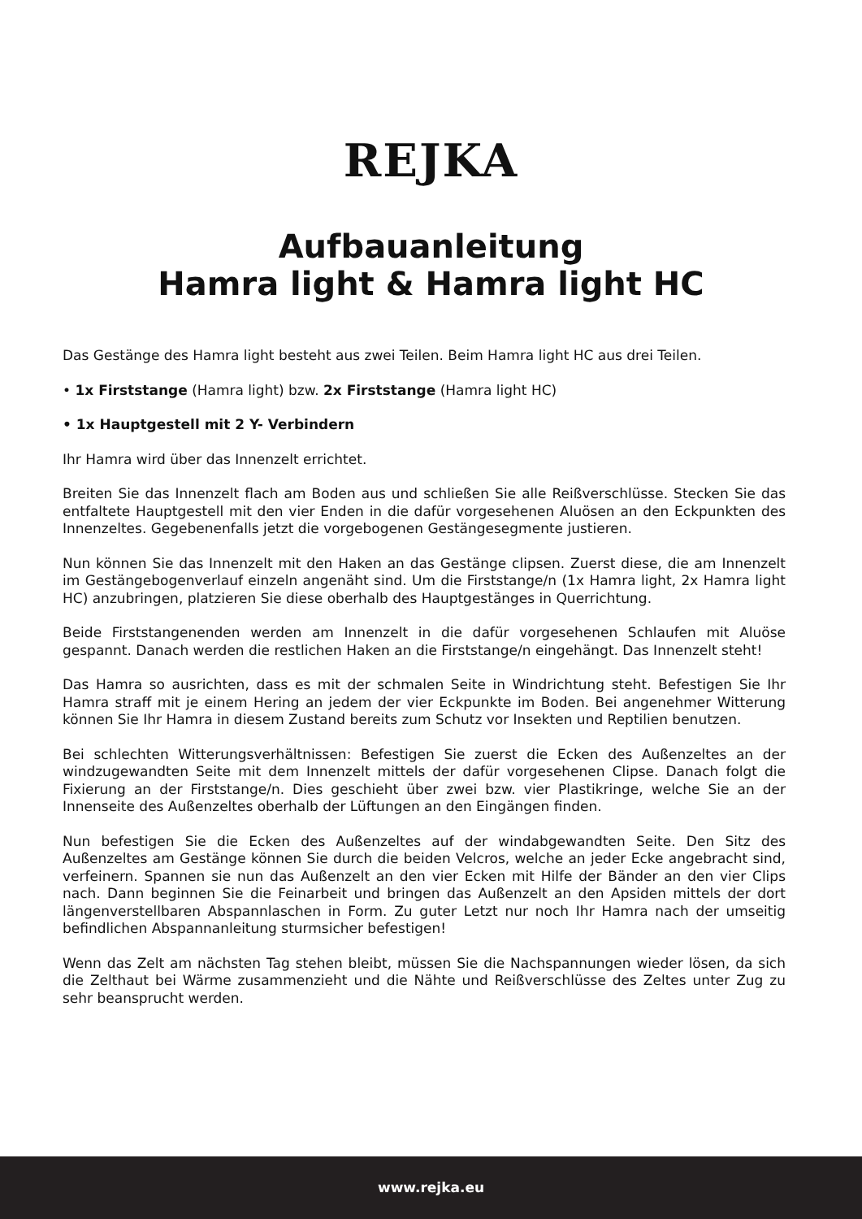REJKA
Aufbauanleitung
Hamra light & Hamra light HC
Das Gestänge des Hamra light besteht aus zwei Teilen. Beim Hamra light HC aus drei Teilen.
• 1x Firststange (Hamra light) bzw. 2x Firststange (Hamra light HC)
• 1x Hauptgestell mit 2 Y- Verbindern
Ihr Hamra wird über das Innenzelt errichtet.
Breiten Sie das Innenzelt flach am Boden aus und schließen Sie alle Reißverschlüsse. Stecken Sie das entfaltete Hauptgestell mit den vier Enden in die dafür vorgesehenen Aluösen an den Eckpunkten des Innenzeltes. Gegebenenfalls jetzt die vorgebogenen Gestängesegmente justieren.
Nun können Sie das Innenzelt mit den Haken an das Gestänge clipsen. Zuerst diese, die am Innenzelt im Gestängebogenverlauf einzeln angenäht sind. Um die Firststange/n (1x Hamra light, 2x Hamra light HC) anzubringen, platzieren Sie diese oberhalb des Hauptgestänges in Querrichtung.
Beide Firststangenenden werden am Innenzelt in die dafür vorgesehenen Schlaufen mit Aluöse gespannt. Danach werden die restlichen Haken an die Firststange/n eingehängt. Das Innenzelt steht!
Das Hamra so ausrichten, dass es mit der schmalen Seite in Windrichtung steht. Befestigen Sie Ihr Hamra straff mit je einem Hering an jedem der vier Eckpunkte im Boden. Bei angenehmer Witterung können Sie Ihr Hamra in diesem Zustand bereits zum Schutz vor Insekten und Reptilien benutzen.
Bei schlechten Witterungsverhältnissen: Befestigen Sie zuerst die Ecken des Außenzeltes an der windzugewandten Seite mit dem Innenzelt mittels der dafür vorgesehenen Clipse. Danach folgt die Fixierung an der Firststange/n. Dies geschieht über zwei bzw. vier Plastikringe, welche Sie an der Innenseite des Außenzeltes oberhalb der Lüftungen an den Eingängen finden.
Nun befestigen Sie die Ecken des Außenzeltes auf der windabgewandten Seite. Den Sitz des Außenzeltes am Gestänge können Sie durch die beiden Velcros, welche an jeder Ecke angebracht sind, verfeinern. Spannen sie nun das Außenzelt an den vier Ecken mit Hilfe der Bänder an den vier Clips nach. Dann beginnen Sie die Feinarbeit und bringen das Außenzelt an den Apsiden mittels der dort längenverstellbaren Abspannlaschen in Form. Zu guter Letzt nur noch Ihr Hamra nach der umseitig befindlichen Abspannanleitung sturmsicher befestigen!
Wenn das Zelt am nächsten Tag stehen bleibt, müssen Sie die Nachspannungen wieder lösen, da sich die Zelthaut bei Wärme zusammenzieht und die Nähte und Reißverschlüsse des Zeltes unter Zug zu sehr beansprucht werden.
www.rejka.eu